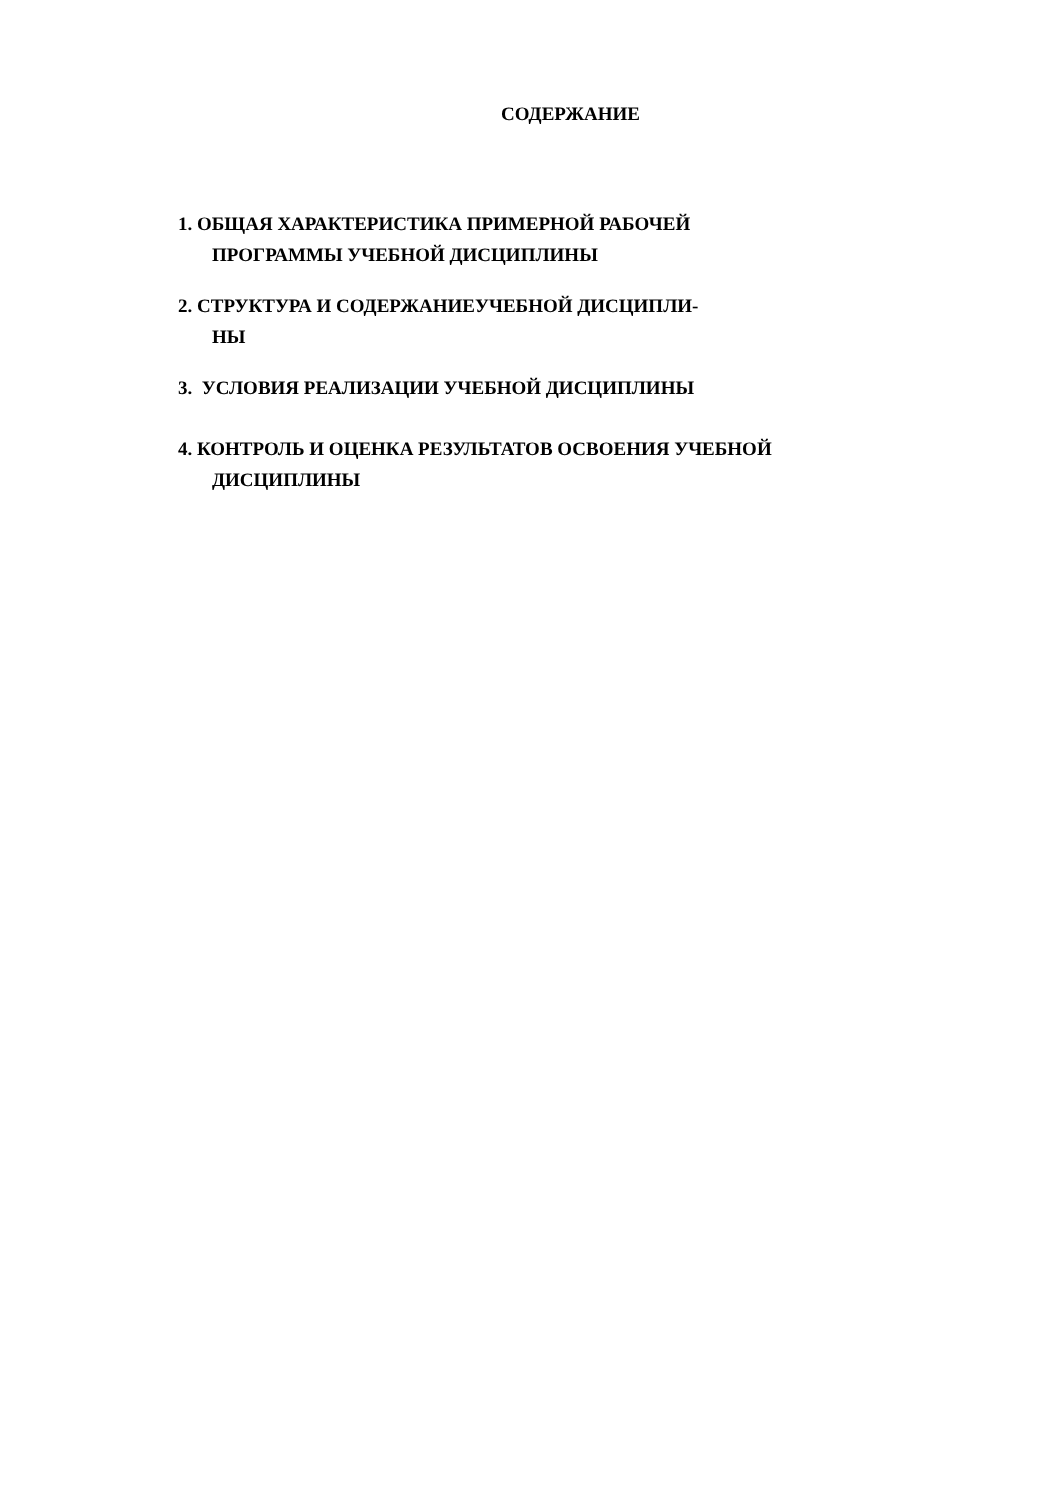СОДЕРЖАНИЕ
1. ОБЩАЯ ХАРАКТЕРИСТИКА ПРИМЕРНОЙ РАБОЧЕЙ ПРОГРАММЫ УЧЕБНОЙ ДИСЦИПЛИНЫ
2. СТРУКТУРА И СОДЕРЖАНИЕУЧЕБНОЙ ДИСЦИПЛИ-
НЫ
3. УСЛОВИЯ РЕАЛИЗАЦИИ УЧЕБНОЙ ДИСЦИПЛИНЫ
4. КОНТРОЛЬ И ОЦЕНКА РЕЗУЛЬТАТОВ ОСВОЕНИЯ УЧЕБНОЙ ДИСЦИПЛИНЫ